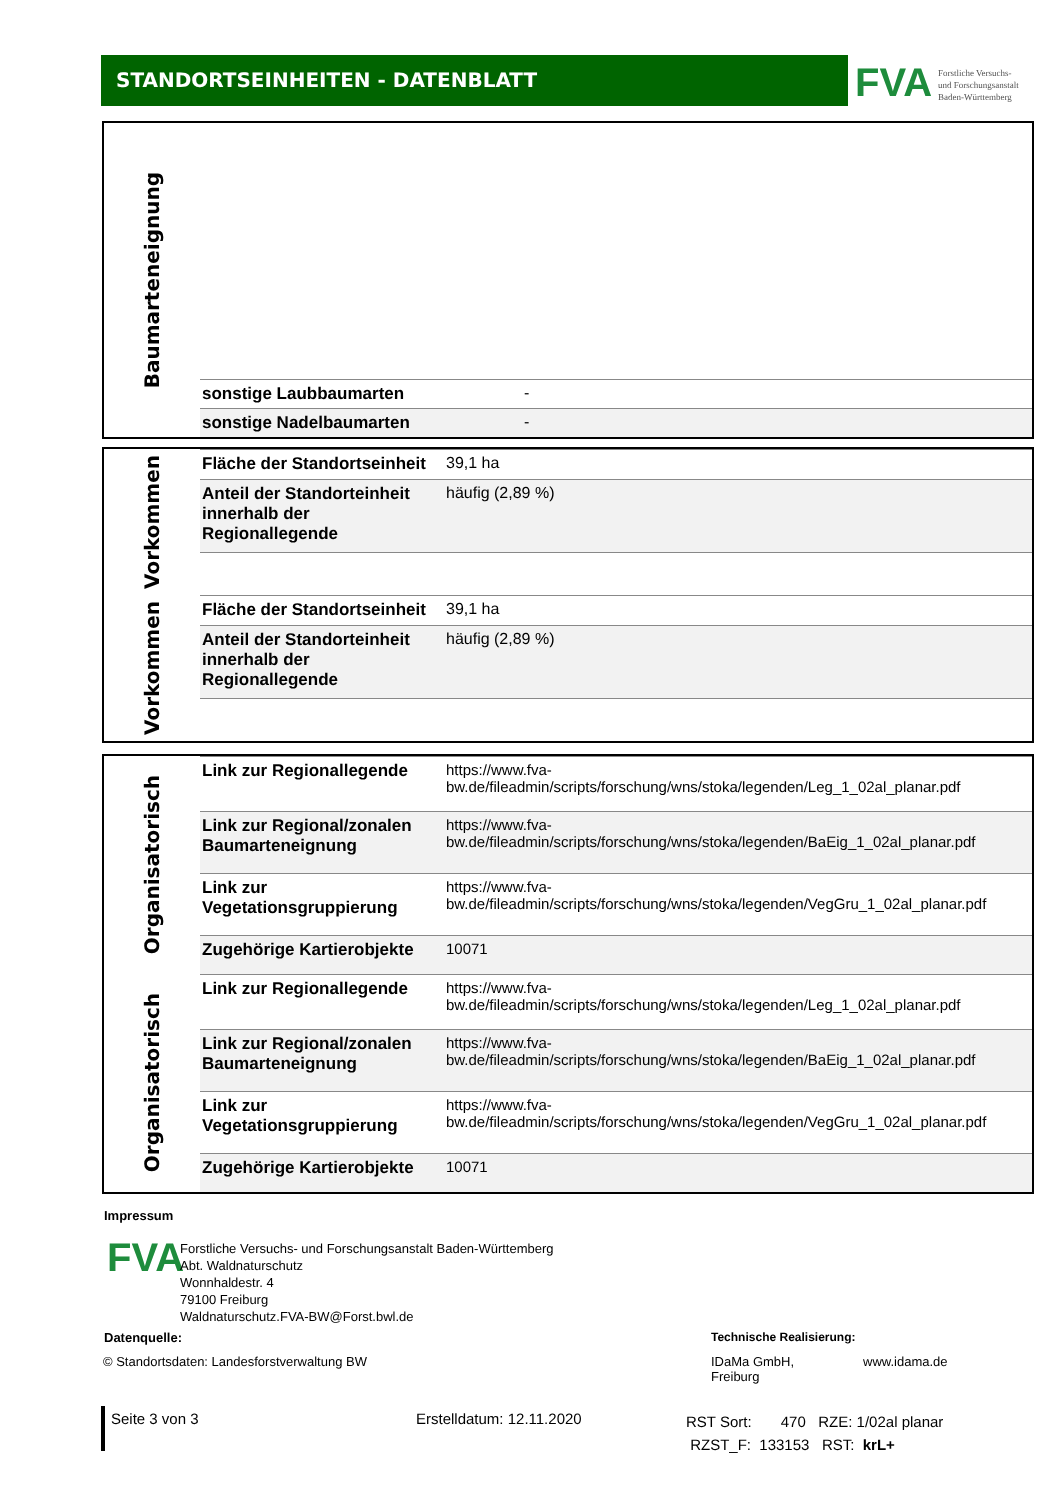STANDORTSEINHEITEN - DATENBLATT
FVA Forstliche Versuchs-
und Forschungsanstalt
Baden-Württemberg
Baumarteneignung
| sonstige Laubbaumarten | - |
| sonstige Nadelbaumarten | - |
Vorkommen
Vorkommen
| Fläche der Standortseinheit | 39,1 ha |
| Anteil der Standorteinheit innerhalb der Regionallegende | häufig (2,89 %) |
| Fläche der Standortseinheit | 39,1 ha |
| Anteil der Standorteinheit innerhalb der Regionallegende | häufig (2,89 %) |
Organisatorisch
Organisatorisch
| Link zur Regionallegende | https://www.fva-bw.de/fileadmin/scripts/forschung/wns/stoka/legenden/Leg_1_02al_planar.pdf |
| Link zur Regional/zonalen Baumarteneignung | https://www.fva-bw.de/fileadmin/scripts/forschung/wns/stoka/legenden/BaEig_1_02al_planar.pdf |
| Link zur Vegetationsgruppierung | https://www.fva-bw.de/fileadmin/scripts/forschung/wns/stoka/legenden/VegGru_1_02al_planar.pdf |
| Zugehörige Kartierobjekte | 10071 |
| Link zur Regionallegende | https://www.fva-bw.de/fileadmin/scripts/forschung/wns/stoka/legenden/Leg_1_02al_planar.pdf |
| Link zur Regional/zonalen Baumarteneignung | https://www.fva-bw.de/fileadmin/scripts/forschung/wns/stoka/legenden/BaEig_1_02al_planar.pdf |
| Link zur Vegetationsgruppierung | https://www.fva-bw.de/fileadmin/scripts/forschung/wns/stoka/legenden/VegGru_1_02al_planar.pdf |
| Zugehörige Kartierobjekte | 10071 |
Impressum
FVA
Forstliche Versuchs- und Forschungsanstalt Baden-Württemberg
Abt. Waldnaturschutz
Wonnhaldestr. 4
79100 Freiburg
Waldnaturschutz.FVA-BW@Forst.bwl.de
Datenquelle:
© Standortsdaten: Landesforstverwaltung BW
Technische Realisierung:
IDaMa GmbH,
Freiburg
www.idama.de
Seite 3 von 3 Erstelldatum: 12.11.2020
RST Sort: 470 RZE: 1/02al planar
RZST_F: 133153 RST: krL+